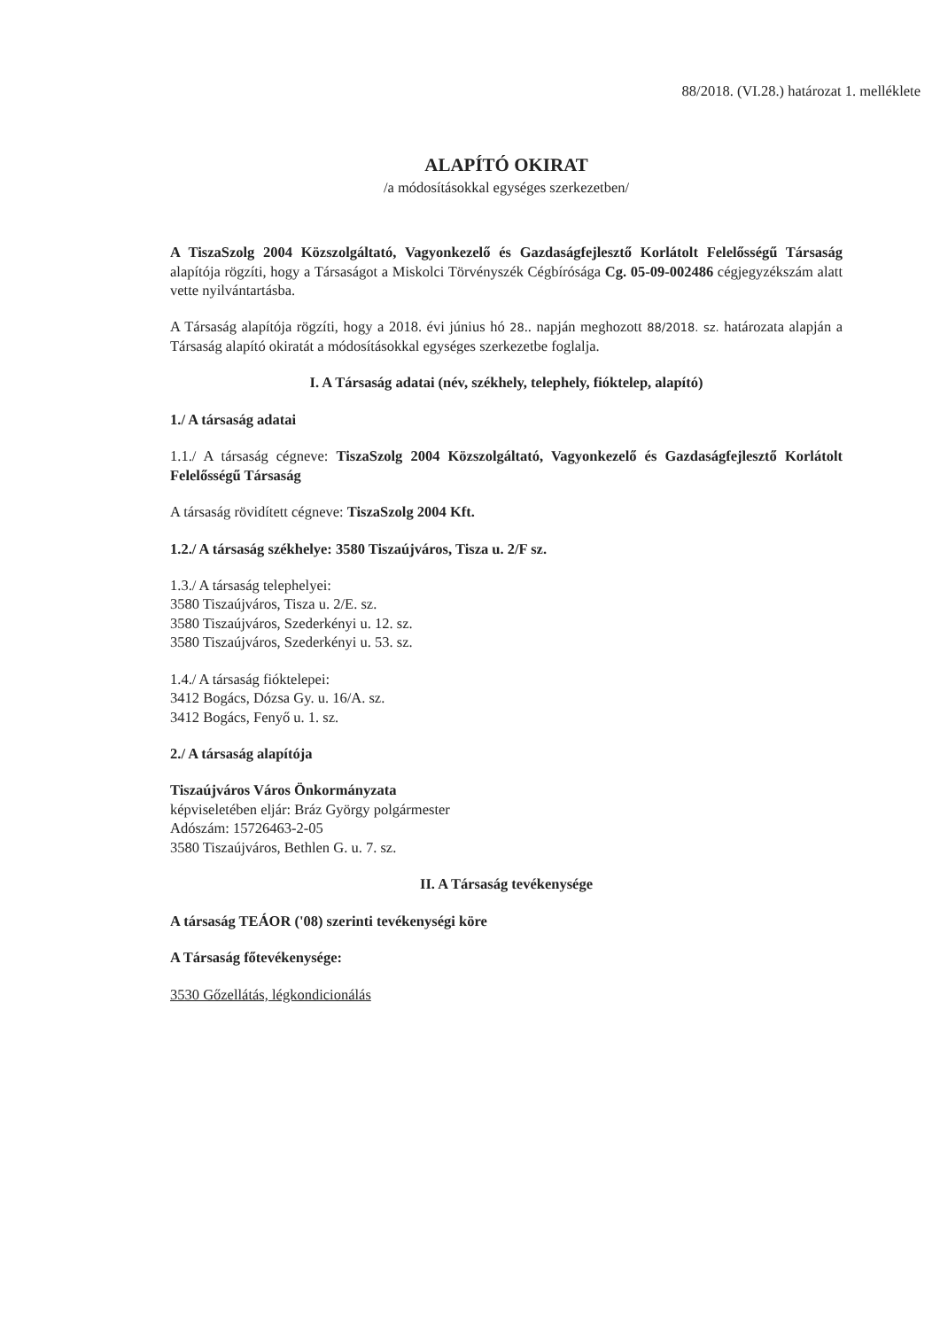88/2018. (VI.28.) határozat 1. melléklete
ALAPÍTÓ OKIRAT
/a módosításokkal egységes szerkezetben/
A TiszaSzolg 2004 Közszolgáltató, Vagyonkezelő és Gazdaságfejlesztő Korlátolt Felelősségű Társaság alapítója rögzíti, hogy a Társaságot a Miskolci Törvényszék Cégbírósága Cg. 05-09-002486 cégjegyzékszám alatt vette nyilvántartásba.
A Társaság alapítója rögzíti, hogy a 2018. évi június hó 28.. napján meghozott 88/2018. sz. határozata alapján a Társaság alapító okiratát a módosításokkal egységes szerkezetbe foglalja.
I. A Társaság adatai (név, székhely, telephely, fióktelep, alapító)
1./ A társaság adatai
1.1./ A társaság cégneve: TiszaSzolg 2004 Közszolgáltató, Vagyonkezelő és Gazdaságfejlesztő Korlátolt Felelősségű Társaság
A társaság rövidített cégneve: TiszaSzolg 2004 Kft.
1.2./ A társaság székhelye: 3580 Tiszaújváros, Tisza u. 2/F sz.
1.3./ A társaság telephelyei:
3580 Tiszaújváros, Tisza u. 2/E. sz.
3580 Tiszaújváros, Szederkényi u. 12. sz.
3580 Tiszaújváros, Szederkényi u. 53. sz.
1.4./ A társaság fióktelepei:
3412 Bogács, Dózsa Gy. u. 16/A. sz.
3412 Bogács, Fenyő u. 1. sz.
2./ A társaság alapítója
Tiszaújváros Város Önkormányzata
képviseletében eljár: Bráz György polgármester
Adószám: 15726463-2-05
3580 Tiszaújváros, Bethlen G. u. 7. sz.
II. A Társaság tevékenysége
A társaság TEÁOR ('08) szerinti tevékenységi köre
A Társaság főtevékenysége:
3530 Gőzellátás, légkondicionálás